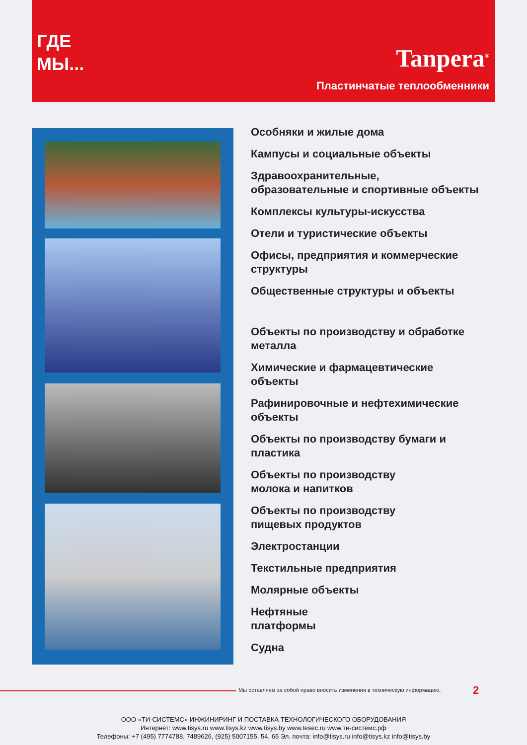ГДЕ
МЫ...
Tanpera<sup>®</sup>
Пластинчатые теплообменники
Особняки и жилые дома
Кампусы и социальные объекты
Здравоохранительные,
образовательные и спортивные объекты
Комплексы культуры-искусства
Отели и туристические объекты
Офисы, предприятия и коммерческие
структуры
Общественные структуры и объекты
Объекты по производству и обработке
металла
Химические и фармацевтические
объекты
Рафинировочные и нефтехимические
объекты
Объекты по производству бумаги и
пластика
Объекты по производству
молока и напитков
Объекты по производству
пищевых продуктов
Электростанции
Текстильные предприятия
Молярные объекты
Нефтяные
платформы
Судна
Мы оставляем за собой право вносить изменения в техническую информацию.
2
ООО «ТИ-СИСТЕМС» ИНЖИНИРИНГ И ПОСТАВКА ТЕХНОЛОГИЧЕСКОГО ОБОРУДОВАНИЯ
Интернет: www.tisys.ru www.tisys.kz www.tisys.by www.tesec.ru www.ти-системс.рф
Телефоны: +7 (495) 7774788, 7489626, (925) 5007155, 54, 65 Эл. почта: info@tisys.ru info@tisys.kz info@tisys.by